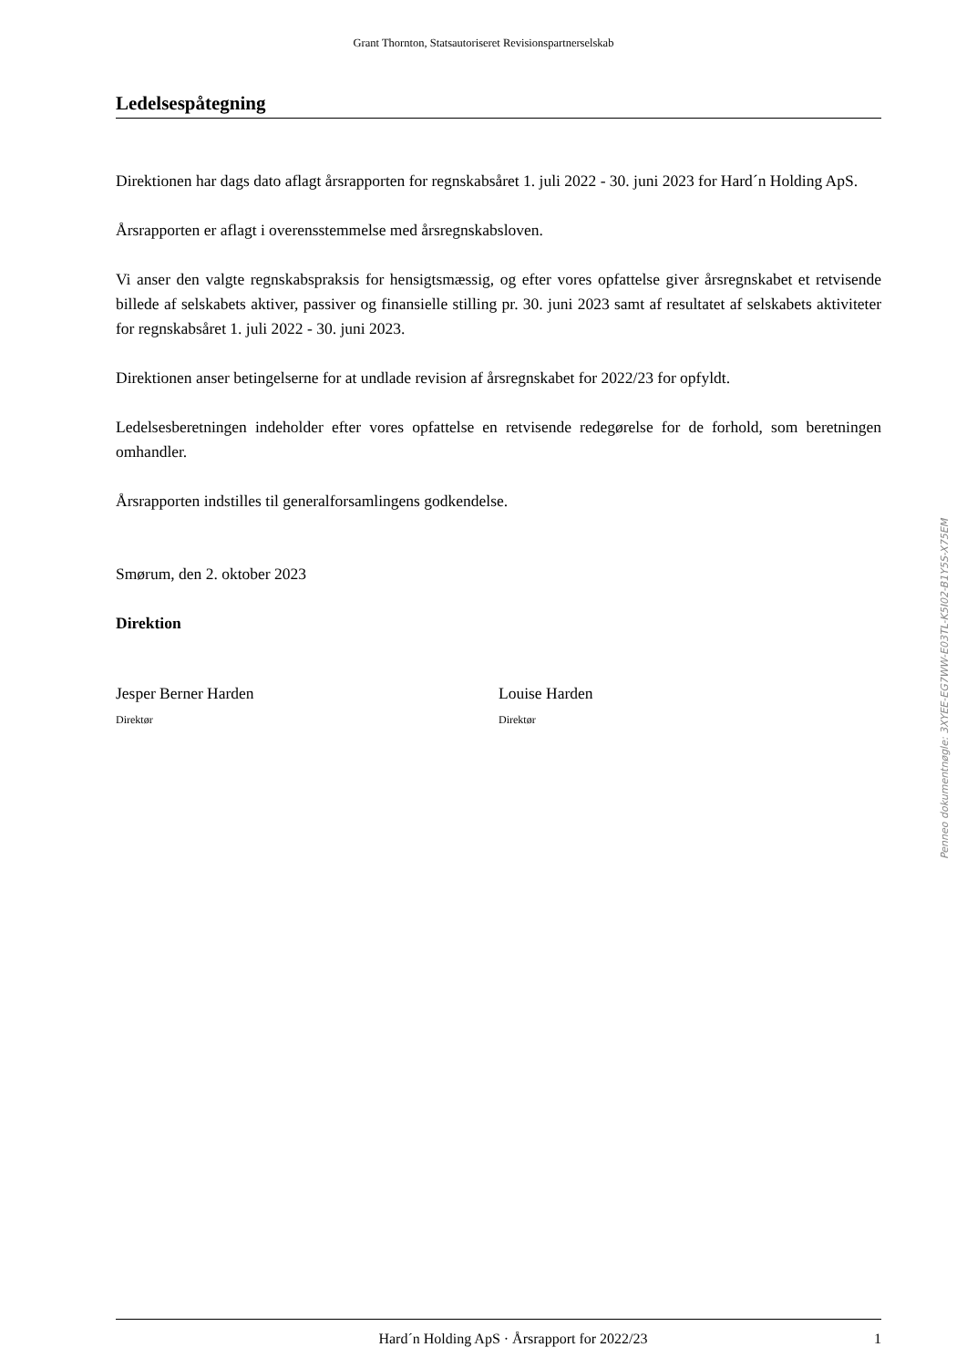Grant Thornton, Statsautoriseret Revisionspartnerselskab
Ledelsespåtegning
Direktionen har dags dato aflagt årsrapporten for regnskabsåret 1. juli 2022 - 30. juni 2023 for Hard´n Holding ApS.
Årsrapporten er aflagt i overensstemmelse med årsregnskabsloven.
Vi anser den valgte regnskabspraksis for hensigtsmæssig, og efter vores opfattelse giver årsregnskabet et retvisende billede af selskabets aktiver, passiver og finansielle stilling pr. 30. juni 2023 samt af resultatet af selskabets aktiviteter for regnskabsåret 1. juli 2022 - 30. juni 2023.
Direktionen anser betingelserne for at undlade revision af årsregnskabet for 2022/23 for opfyldt.
Ledelsesberetningen indeholder efter vores opfattelse en retvisende redegørelse for de forhold, som beretningen omhandler.
Årsrapporten indstilles til generalforsamlingens godkendelse.
Smørum, den 2. oktober 2023
Direktion
Jesper Berner Harden
Direktør
Louise Harden
Direktør
Penneo dokumentnøgle: 3XYEE-EG7WW-E03TL-K5I02-B1Y5S-X75EM
Hard´n Holding ApS · Årsrapport for 2022/23 1